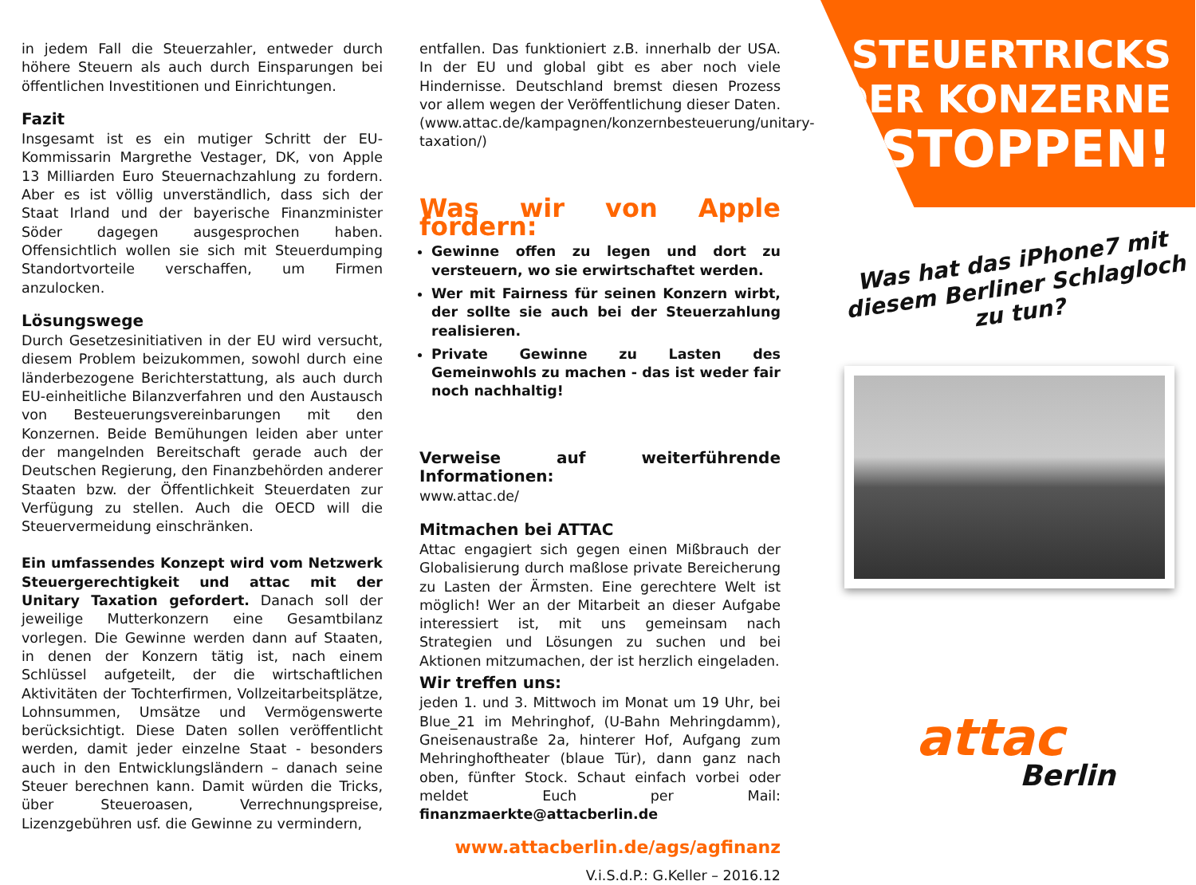in jedem Fall die Steuerzahler, entweder durch höhere Steuern als auch durch Einsparungen bei öffentlichen Investitionen und Einrichtungen.
Fazit
Insgesamt ist es ein mutiger Schritt der EU-Kommissarin Margrethe Vestager, DK, von Apple 13 Milliarden Euro Steuernachzahlung zu fordern. Aber es ist völlig unverständlich, dass sich der Staat Irland und der bayerische Finanzminister Söder dagegen ausgesprochen haben. Offensichtlich wollen sie sich mit Steuerdumping Standortvorteile verschaffen, um Firmen anzulocken.
Lösungswege
Durch Gesetzesinitiativen in der EU wird versucht, diesem Problem beizukommen, sowohl durch eine länderbezogene Berichterstattung, als auch durch EU-einheitliche Bilanzverfahren und den Austausch von Besteuerungsvereinbarungen mit den Konzernen. Beide Bemühungen leiden aber unter der mangelnden Bereitschaft gerade auch der Deutschen Regierung, den Finanzbehörden anderer Staaten bzw. der Öffentlichkeit Steuerdaten zur Verfügung zu stellen. Auch die OECD will die Steuervermeidung einschränken.
Ein umfassendes Konzept wird vom Netzwerk Steuergerechtigkeit und attac mit der Unitary Taxation gefordert. Danach soll der jeweilige Mutterkonzern eine Gesamtbilanz vorlegen. Die Gewinne werden dann auf Staaten, in denen der Konzern tätig ist, nach einem Schlüssel aufgeteilt, der die wirtschaftlichen Aktivitäten der Tochterfirmen, Vollzeitarbeitsplätze, Lohnsummen, Umsätze und Vermögenswerte berücksichtigt. Diese Daten sollen veröffentlicht werden, damit jeder einzelne Staat - besonders auch in den Entwicklungsländern – danach seine Steuer berechnen kann. Damit würden die Tricks, über Steueroasen, Verrechnungspreise, Lizenzgebühren usf. die Gewinne zu vermindern,
entfallen. Das funktioniert z.B. innerhalb der USA. In der EU und global gibt es aber noch viele Hindernisse. Deutschland bremst diesen Prozess vor allem wegen der Veröffentlichung dieser Daten. (www.attac.de/kampagnen/konzernbesteuerung/unitary-taxation/)
Was wir von Apple fordern:
Gewinne offen zu legen und dort zu versteuern, wo sie erwirtschaftet werden.
Wer mit Fairness für seinen Konzern wirbt, der sollte sie auch bei der Steuerzahlung realisieren.
Private Gewinne zu Lasten des Gemeinwohls zu machen - das ist weder fair noch nachhaltig!
Verweise auf weiterführende Informationen:
www.attac.de/
Mitmachen bei ATTAC
Attac engagiert sich gegen einen Mißbrauch der Globalisierung durch maßlose private Bereicherung zu Lasten der Ärmsten. Eine gerechtere Welt ist möglich! Wer an der Mitarbeit an dieser Aufgabe interessiert ist, mit uns gemeinsam nach Strategien und Lösungen zu suchen und bei Aktionen mitzumachen, der ist herzlich eingeladen.
Wir treffen uns:
jeden 1. und 3. Mittwoch im Monat um 19 Uhr, bei Blue_21 im Mehringhof, (U-Bahn Mehringdamm), Gneisenaustraße 2a, hinterer Hof, Aufgang zum Mehringhoftheater (blaue Tür), dann ganz nach oben, fünfter Stock. Schaut einfach vorbei oder meldet Euch per Mail: finanzmaerkte@attacberlin.de
www.attacberlin.de/ags/agfinanz
V.i.S.d.P.: G.Keller – 2016.12
STEUERTRICKS
DER KONZERNE
STOPPEN!
Was hat das iPhone7 mit diesem Berliner Schlagloch zu tun?
attac
Berlin